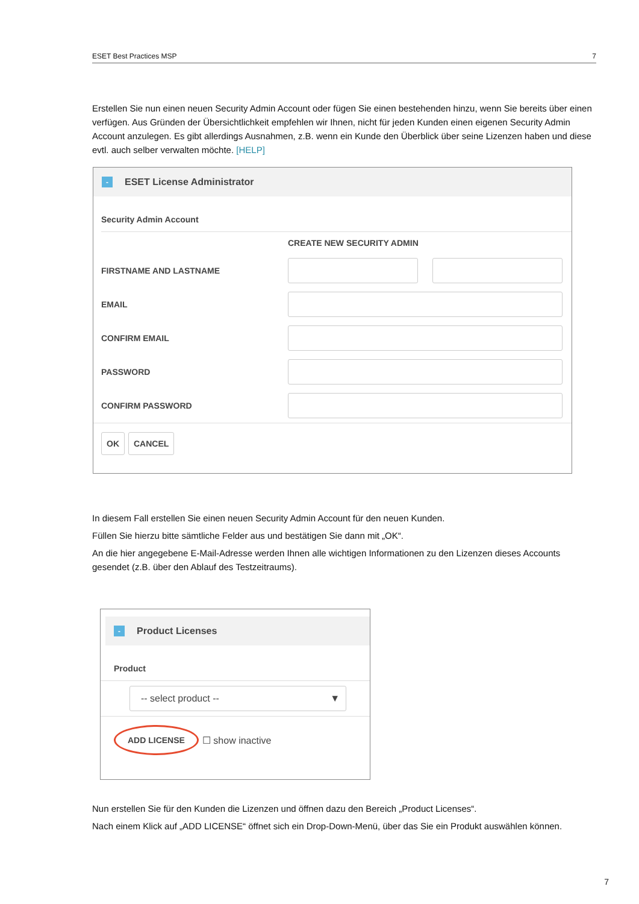ESET Best Practices MSP 7
Erstellen Sie nun einen neuen Security Admin Account oder fügen Sie einen bestehenden hinzu, wenn Sie bereits über einen verfügen. Aus Gründen der Übersichtlichkeit empfehlen wir Ihnen, nicht für jeden Kunden einen eigenen Security Admin Account anzulegen. Es gibt allerdings Ausnahmen, z.B. wenn ein Kunde den Überblick über seine Lizenzen haben und diese evtl. auch selber verwalten möchte. [HELP]
- ESET License Administrator
Security Admin Account
CREATE NEW SECURITY ADMIN
FIRSTNAME AND LASTNAME
EMAIL
CONFIRM EMAIL
PASSWORD
CONFIRM PASSWORD
OK CANCEL
In diesem Fall erstellen Sie einen neuen Security Admin Account für den neuen Kunden.
Füllen Sie hierzu bitte sämtliche Felder aus und bestätigen Sie dann mit „OK“.
An die hier angegebene E-Mail-Adresse werden Ihnen alle wichtigen Informationen zu den Lizenzen dieses Accounts gesendet (z.B. über den Ablauf des Testzeitraums).
- Product Licenses
Product
-- select product -- ▼
ADD LICENSE ☐ show inactive
Nun erstellen Sie für den Kunden die Lizenzen und öffnen dazu den Bereich „Product Licenses“.
Nach einem Klick auf „ADD LICENSE“ öffnet sich ein Drop-Down-Menü, über das Sie ein Produkt auswählen können.
7